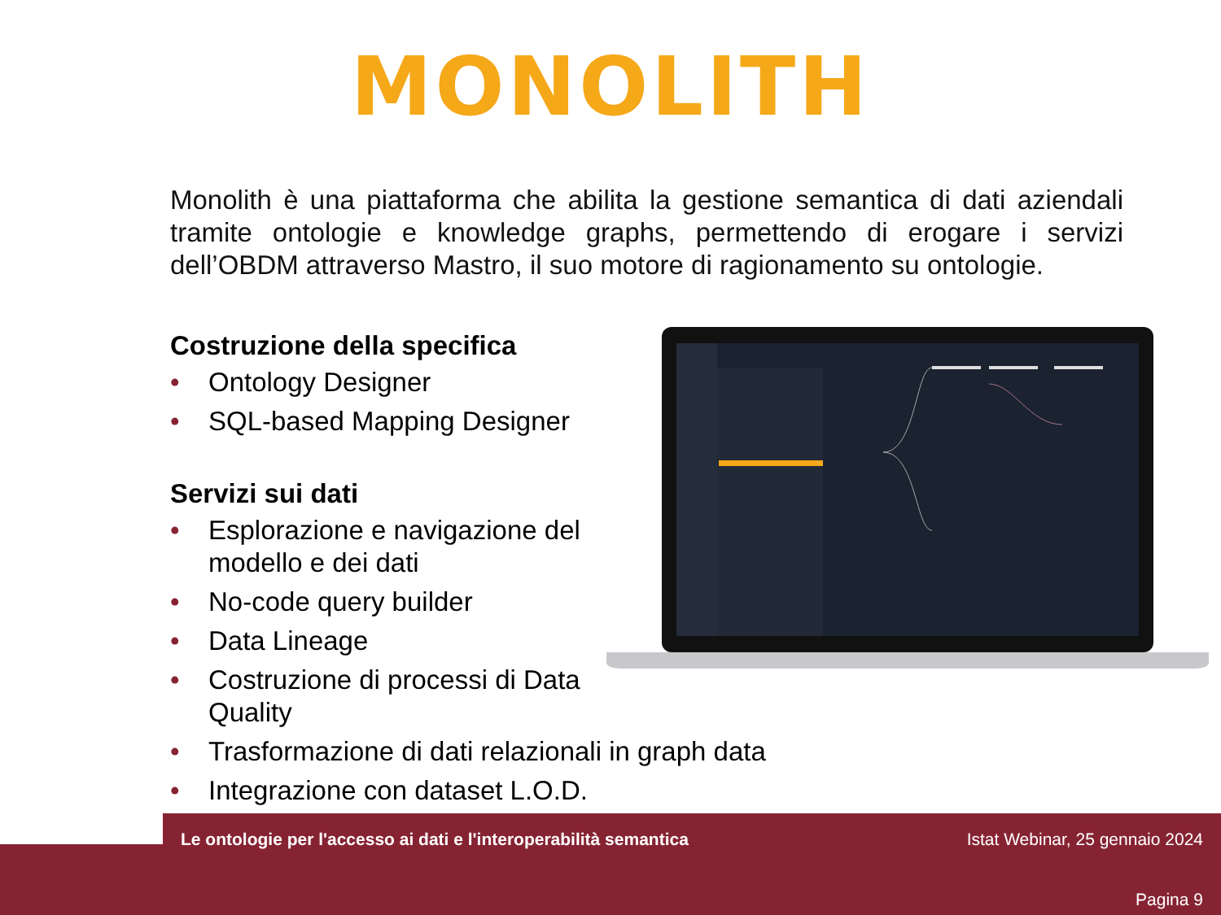MONOLITH
Monolith è una piattaforma che abilita la gestione semantica di dati aziendali tramite ontologie e knowledge graphs, permettendo di erogare i servizi dell’OBDM attraverso Mastro, il suo motore di ragionamento su ontologie.
Costruzione della specifica
• Ontology Designer
• SQL-based Mapping Designer
Servizi sui dati
• Esplorazione e navigazione del modello e dei dati
• No-code query builder
• Data Lineage
• Costruzione di processi di Data Quality
• Trasformazione di dati relazionali in graph data
• Integrazione con dataset L.O.D.
Le ontologie per l'accesso ai dati e l'interoperabilità semantica
Istat Webinar, 25 gennaio 2024
Pagina 9